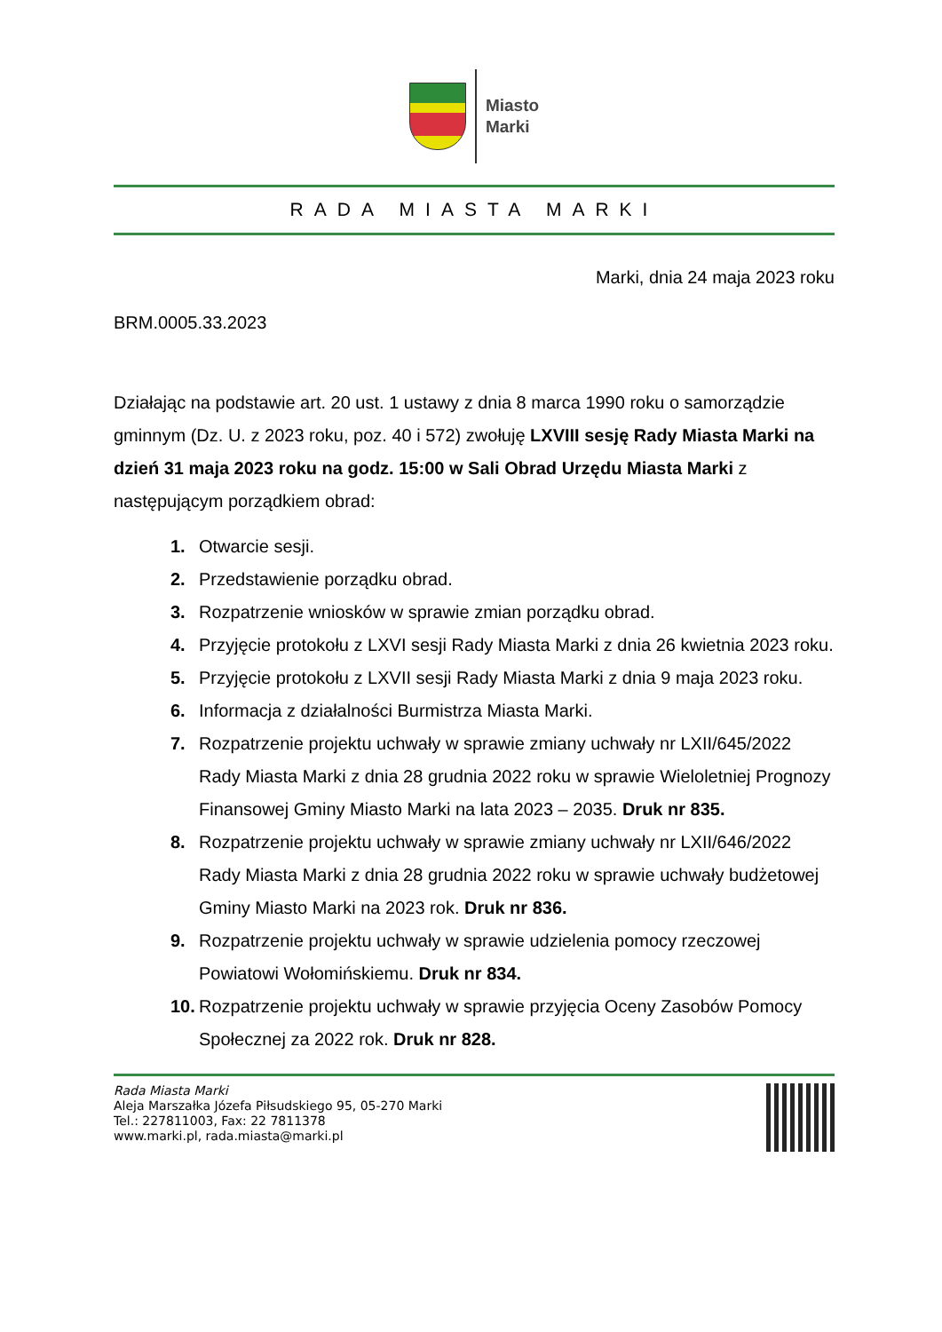Miasto
Marki
RADA MIASTA MARKI
Marki, dnia 24 maja 2023 roku
BRM.0005.33.2023
Działając na podstawie art. 20 ust. 1 ustawy z dnia 8 marca 1990 roku o samorządzie gminnym (Dz. U. z 2023 roku, poz. 40 i 572) zwołuję LXVIII sesję Rady Miasta Marki na dzień 31 maja 2023 roku na godz. 15:00 w Sali Obrad Urzędu Miasta Marki z następującym porządkiem obrad:
1. Otwarcie sesji.
2. Przedstawienie porządku obrad.
3. Rozpatrzenie wniosków w sprawie zmian porządku obrad.
4. Przyjęcie protokołu z LXVI sesji Rady Miasta Marki z dnia 26 kwietnia 2023 roku.
5. Przyjęcie protokołu z LXVII sesji Rady Miasta Marki z dnia 9 maja 2023 roku.
6. Informacja z działalności Burmistrza Miasta Marki.
7. Rozpatrzenie projektu uchwały w sprawie zmiany uchwały nr LXII/645/2022 Rady Miasta Marki z dnia 28 grudnia 2022 roku w sprawie Wieloletniej Prognozy Finansowej Gminy Miasto Marki na lata 2023 – 2035. Druk nr 835.
8. Rozpatrzenie projektu uchwały w sprawie zmiany uchwały nr LXII/646/2022 Rady Miasta Marki z dnia 28 grudnia 2022 roku w sprawie uchwały budżetowej Gminy Miasto Marki na 2023 rok. Druk nr 836.
9. Rozpatrzenie projektu uchwały w sprawie udzielenia pomocy rzeczowej Powiatowi Wołomińskiemu. Druk nr 834.
10. Rozpatrzenie projektu uchwały w sprawie przyjęcia Oceny Zasobów Pomocy Społecznej za 2022 rok. Druk nr 828.
Rada Miasta Marki
Aleja Marszałka Józefa Piłsudskiego 95, 05-270 Marki
Tel.: 227811003, Fax: 22 7811378
www.marki.pl, rada.miasta@marki.pl